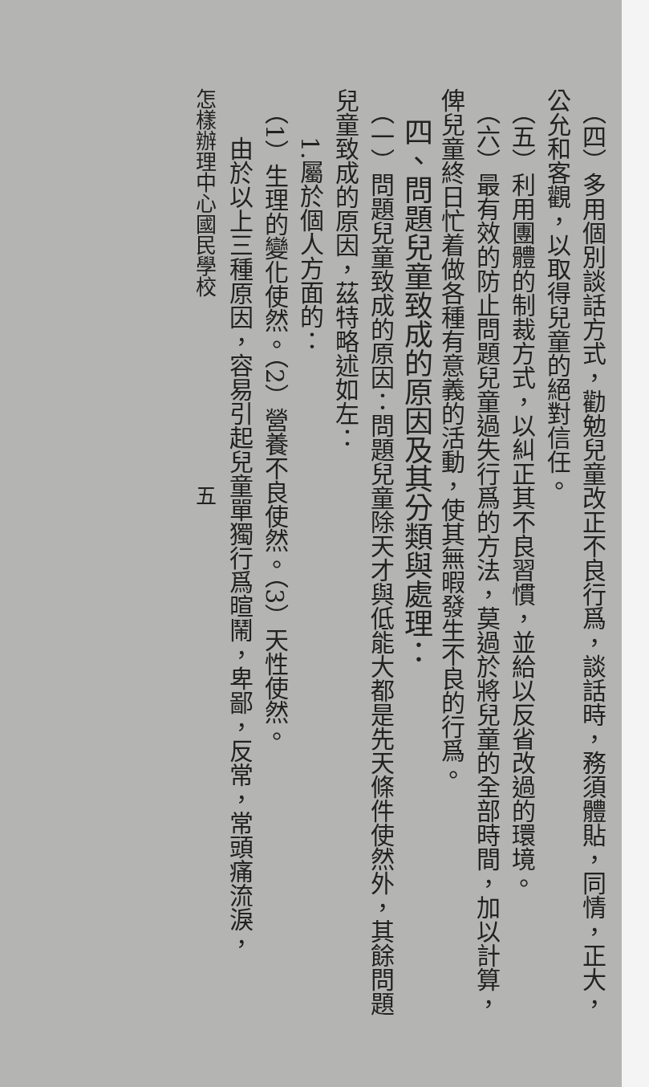（四）多用個別談話方式，勸勉兒童改正不良行爲，談話時，務須體貼，同情，正大，
公允和客觀，以取得兒童的絕對信任。
　（五）利用團體的制裁方式，以糾正其不良習慣，並給以反省改過的環境。
　（六）最有效的防止問題兒童過失行爲的方法，莫過於將兒童的全部時間，加以計算，
俾兒童終日忙着做各種有意義的活動，使其無暇發生不良的行爲。
　四、問題兒童致成的原因及其分類與處理：
　（一）問題兒童致成的原因：問題兒童除天才與低能大都是先天條件使然外，其餘問題
兒童致成的原因，茲特略述如左：
　　1.屬於個人方面的：
　（1）生理的變化使然。（2）營養不良使然。（3）天性使然。
　　由於以上三種原因，容易引起兒童單獨行爲暄鬧，卑鄙，反常，常頭痛流淚，
怎樣辦理中心國民學校　　　　　　　　　五